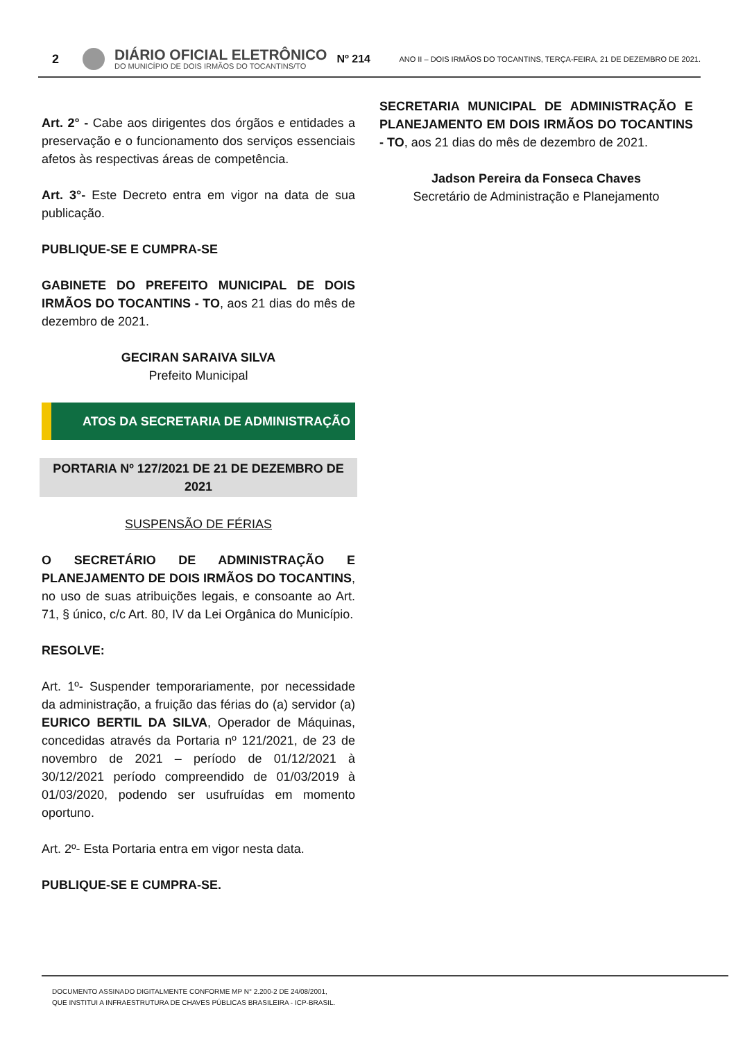2
DIÁRIO OFICIAL ELETRÔNICO
DO MUNICÍPIO DE DOIS IRMÃOS DO TOCANTINS/TO
Nº 214
ANO II – DOIS IRMÃOS DO TOCANTINS, TERÇA-FEIRA, 21 DE DEZEMBRO DE 2021.
Art. 2° - Cabe aos dirigentes dos órgãos e entidades a preservação e o funcionamento dos serviços essenciais afetos às respectivas áreas de competência.
Art. 3°- Este Decreto entra em vigor na data de sua publicação.
PUBLIQUE-SE E CUMPRA-SE
GABINETE DO PREFEITO MUNICIPAL DE DOIS IRMÃOS DO TOCANTINS - TO, aos 21 dias do mês de dezembro de 2021.
GECIRAN SARAIVA SILVA
Prefeito Municipal
ATOS DA SECRETARIA DE ADMINISTRAÇÃO
PORTARIA Nº 127/2021 DE 21 DE DEZEMBRO DE 2021
SUSPENSÃO DE FÉRIAS
O SECRETÁRIO DE ADMINISTRAÇÃO E PLANEJAMENTO DE DOIS IRMÃOS DO TOCANTINS, no uso de suas atribuições legais, e consoante ao Art. 71, § único, c/c Art. 80, IV da Lei Orgânica do Município.
RESOLVE:
Art. 1º- Suspender temporariamente, por necessidade da administração, a fruição das férias do (a) servidor (a) EURICO BERTIL DA SILVA, Operador de Máquinas, concedidas através da Portaria nº 121/2021, de 23 de novembro de 2021 – período de 01/12/2021 à 30/12/2021 período compreendido de 01/03/2019 à 01/03/2020, podendo ser usufruídas em momento oportuno.
Art. 2º- Esta Portaria entra em vigor nesta data.
PUBLIQUE-SE E CUMPRA-SE.
SECRETARIA MUNICIPAL DE ADMINISTRAÇÃO E PLANEJAMENTO EM DOIS IRMÃOS DO TOCANTINS - TO, aos 21 dias do mês de dezembro de 2021.
Jadson Pereira da Fonseca Chaves
Secretário de Administração e Planejamento
DOCUMENTO ASSINADO DIGITALMENTE CONFORME MP N° 2.200-2 DE 24/08/2001,
QUE INSTITUI A INFRAESTRUTURA DE CHAVES PÚBLICAS BRASILEIRA - ICP-BRASIL.